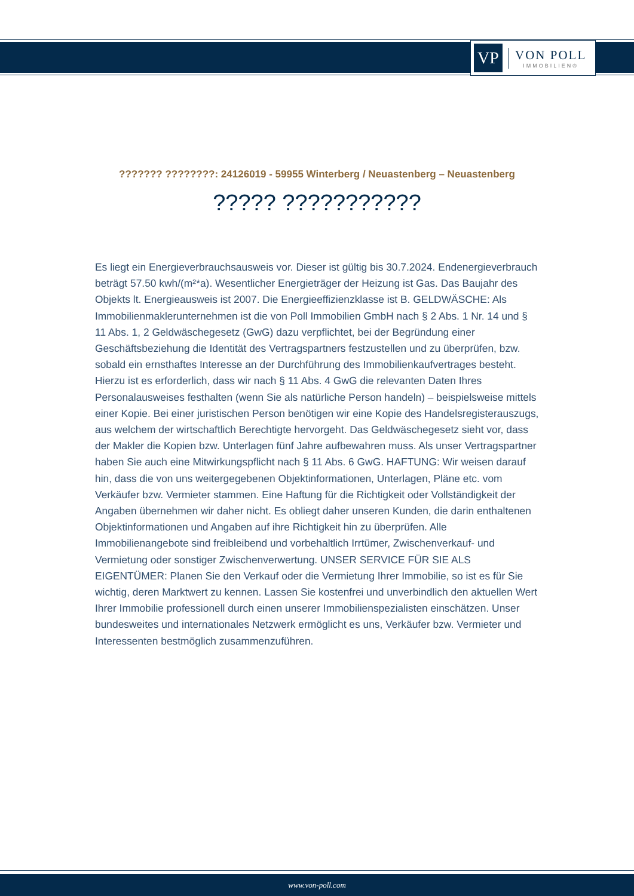VP
VON POLL
IMMOBILIEN®
??????? ????????: 24126019 - 59955 Winterberg / Neuastenberg – Neuastenberg
????? ???????????
Es liegt ein Energieverbrauchsausweis vor. Dieser ist gültig bis 30.7.2024. Endenergieverbrauch beträgt 57.50 kwh/(m²*a). Wesentlicher Energieträger der Heizung ist Gas. Das Baujahr des Objekts lt. Energieausweis ist 2007. Die Energieeffizienzklasse ist B. GELDWÄSCHE: Als Immobilienmaklerunternehmen ist die von Poll Immobilien GmbH nach § 2 Abs. 1 Nr. 14 und § 11 Abs. 1, 2 Geldwäschegesetz (GwG) dazu verpflichtet, bei der Begründung einer Geschäftsbeziehung die Identität des Vertragspartners festzustellen und zu überprüfen, bzw. sobald ein ernsthaftes Interesse an der Durchführung des Immobilienkaufvertrages besteht. Hierzu ist es erforderlich, dass wir nach § 11 Abs. 4 GwG die relevanten Daten Ihres Personalausweises festhalten (wenn Sie als natürliche Person handeln) – beispielsweise mittels einer Kopie. Bei einer juristischen Person benötigen wir eine Kopie des Handelsregisterauszugs, aus welchem der wirtschaftlich Berechtigte hervorgeht. Das Geldwäschegesetz sieht vor, dass der Makler die Kopien bzw. Unterlagen fünf Jahre aufbewahren muss. Als unser Vertragspartner haben Sie auch eine Mitwirkungspflicht nach § 11 Abs. 6 GwG. HAFTUNG: Wir weisen darauf hin, dass die von uns weitergegebenen Objektinformationen, Unterlagen, Pläne etc. vom Verkäufer bzw. Vermieter stammen. Eine Haftung für die Richtigkeit oder Vollständigkeit der Angaben übernehmen wir daher nicht. Es obliegt daher unseren Kunden, die darin enthaltenen Objektinformationen und Angaben auf ihre Richtigkeit hin zu überprüfen. Alle Immobilienangebote sind freibleibend und vorbehaltlich Irrtümer, Zwischenverkauf- und Vermietung oder sonstiger Zwischenverwertung. UNSER SERVICE FÜR SIE ALS EIGENTÜMER: Planen Sie den Verkauf oder die Vermietung Ihrer Immobilie, so ist es für Sie wichtig, deren Marktwert zu kennen. Lassen Sie kostenfrei und unverbindlich den aktuellen Wert Ihrer Immobilie professionell durch einen unserer Immobilienspezialisten einschätzen. Unser bundesweites und internationales Netzwerk ermöglicht es uns, Verkäufer bzw. Vermieter und Interessenten bestmöglich zusammenzuführen.
www.von-poll.com